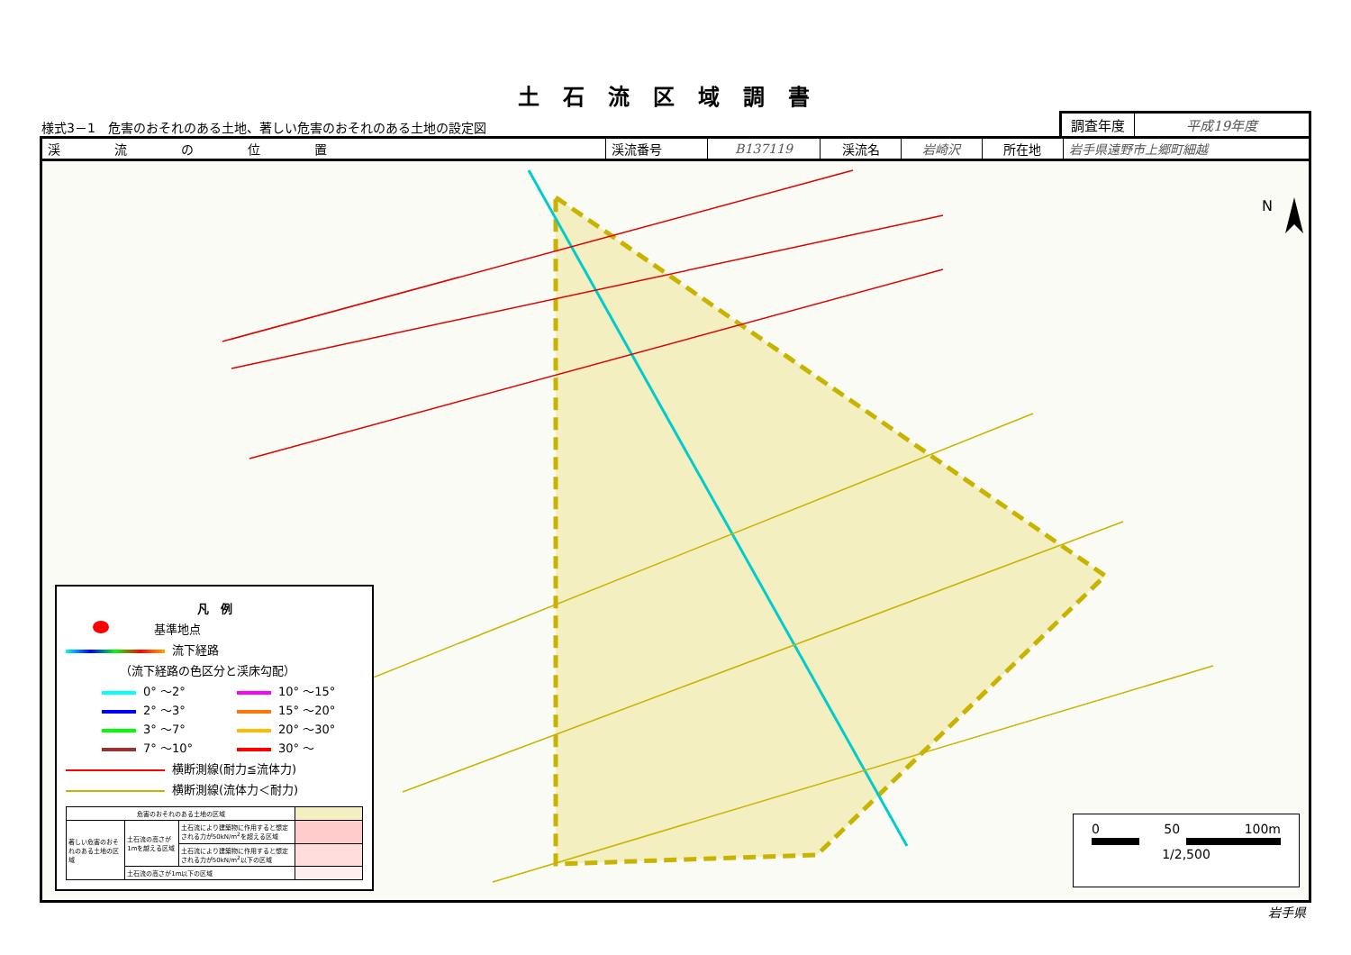土石流区域調書
様式3－1　危害のおそれのある土地、著しい危害のおそれのある土地の設定図
調査年度 平成19年度
| 渓流の位置 | 渓流番号 | B137119 | 渓流名 | 岩崎沢 | 所在地 | 岩手県遠野市上郷町細越 |
N
凡　例
基準地点
流下経路
（流下経路の色区分と渓床勾配）
0° ～2°
10° ～15°
2° ～3°
15° ～20°
3° ～7°
20° ～30°
7° ～10°
30° ～
横断測線(耐力≦流体力)
横断測線(流体力＜耐力)
| 危害のおそれのある土地の区域 | | | |
| 著しい危害のおそれのある土地の区域 | 土石流の高さが1mを越える区域 | 土石流により建築物に作用すると想定される力が50kN/m<sup>2</sup>を超える区域 | |
| | | 土石流により建築物に作用すると想定される力が50kN/m<sup>2</sup>以下の区域 | |
| | 土石流の高さが1m以下の区域 | | |
0 50 100m
1/2,500
岩手県